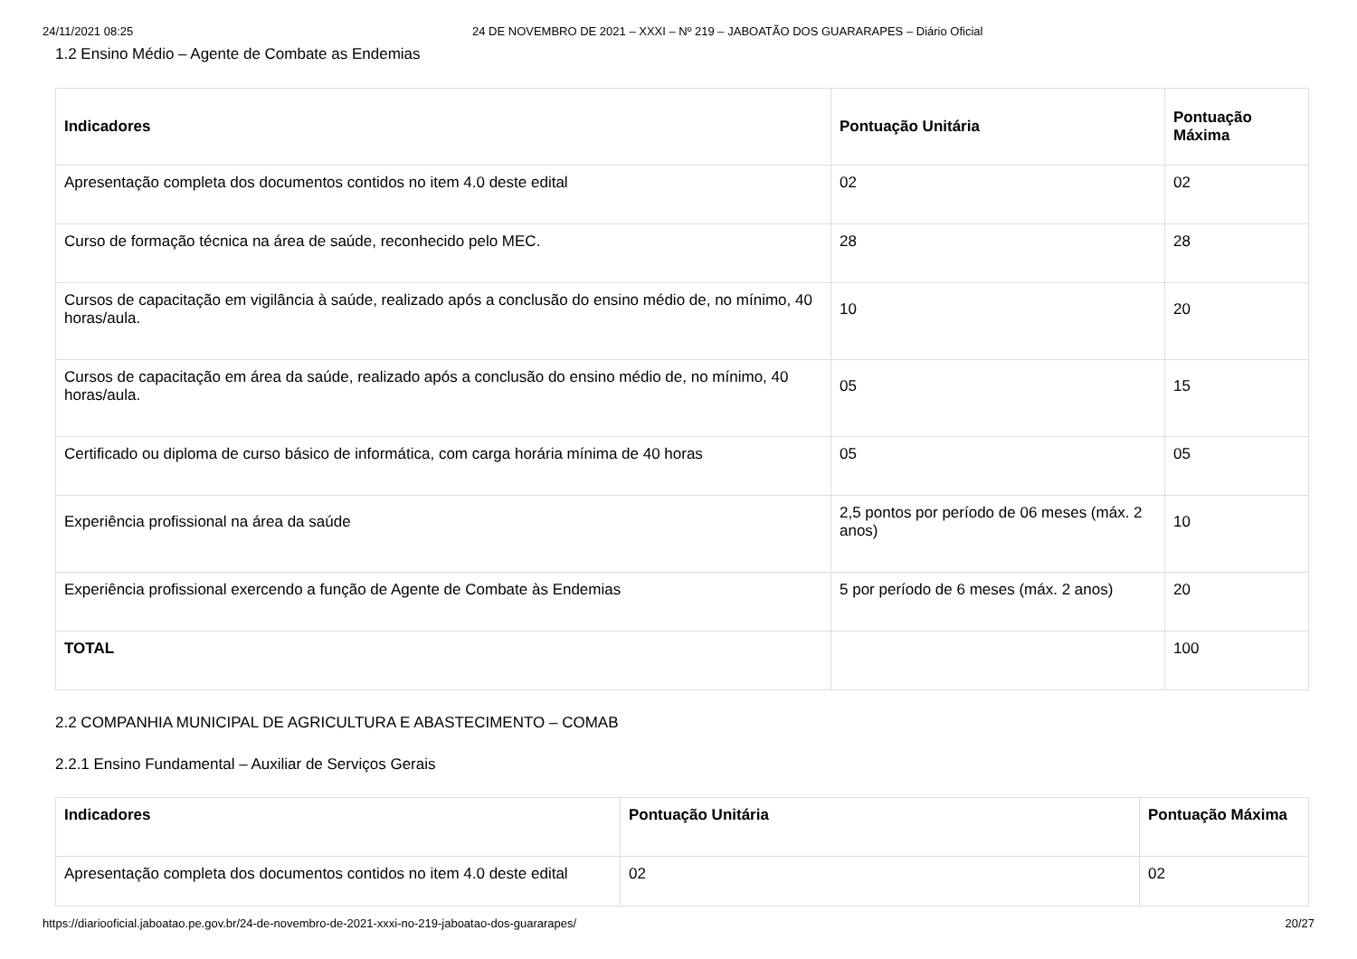24/11/2021 08:25 24 DE NOVEMBRO DE 2021 – XXXI – Nº 219 – JABOATÃO DOS GUARARAPES – Diário Oficial
1.2 Ensino Médio – Agente de Combate as Endemias
| Indicadores | Pontuação Unitária | Pontuação Máxima |
| --- | --- | --- |
| Apresentação completa dos documentos contidos no item 4.0 deste edital | 02 | 02 |
| Curso de formação técnica na área de saúde, reconhecido pelo MEC. | 28 | 28 |
| Cursos de capacitação em vigilância à saúde, realizado após a conclusão do ensino médio de, no mínimo, 40 horas/aula. | 10 | 20 |
| Cursos de capacitação em área da saúde, realizado após a conclusão do ensino médio de, no mínimo, 40 horas/aula. | 05 | 15 |
| Certificado ou diploma de curso básico de informática, com carga horária mínima de 40 horas | 05 | 05 |
| Experiência profissional na área da saúde | 2,5 pontos por período de 06 meses (máx. 2 anos) | 10 |
| Experiência profissional exercendo a função de Agente de Combate às Endemias | 5 por período de 6 meses (máx. 2 anos) | 20 |
| TOTAL | | 100 |
2.2 COMPANHIA MUNICIPAL DE AGRICULTURA E ABASTECIMENTO – COMAB
2.2.1 Ensino Fundamental – Auxiliar de Serviços Gerais
| Indicadores | Pontuação Unitária | Pontuação Máxima |
| --- | --- | --- |
| Apresentação completa dos documentos contidos no item 4.0 deste edital | 02 | 02 |
https://diariooficial.jaboatao.pe.gov.br/24-de-novembro-de-2021-xxxi-no-219-jaboatao-dos-guararapes/ 20/27